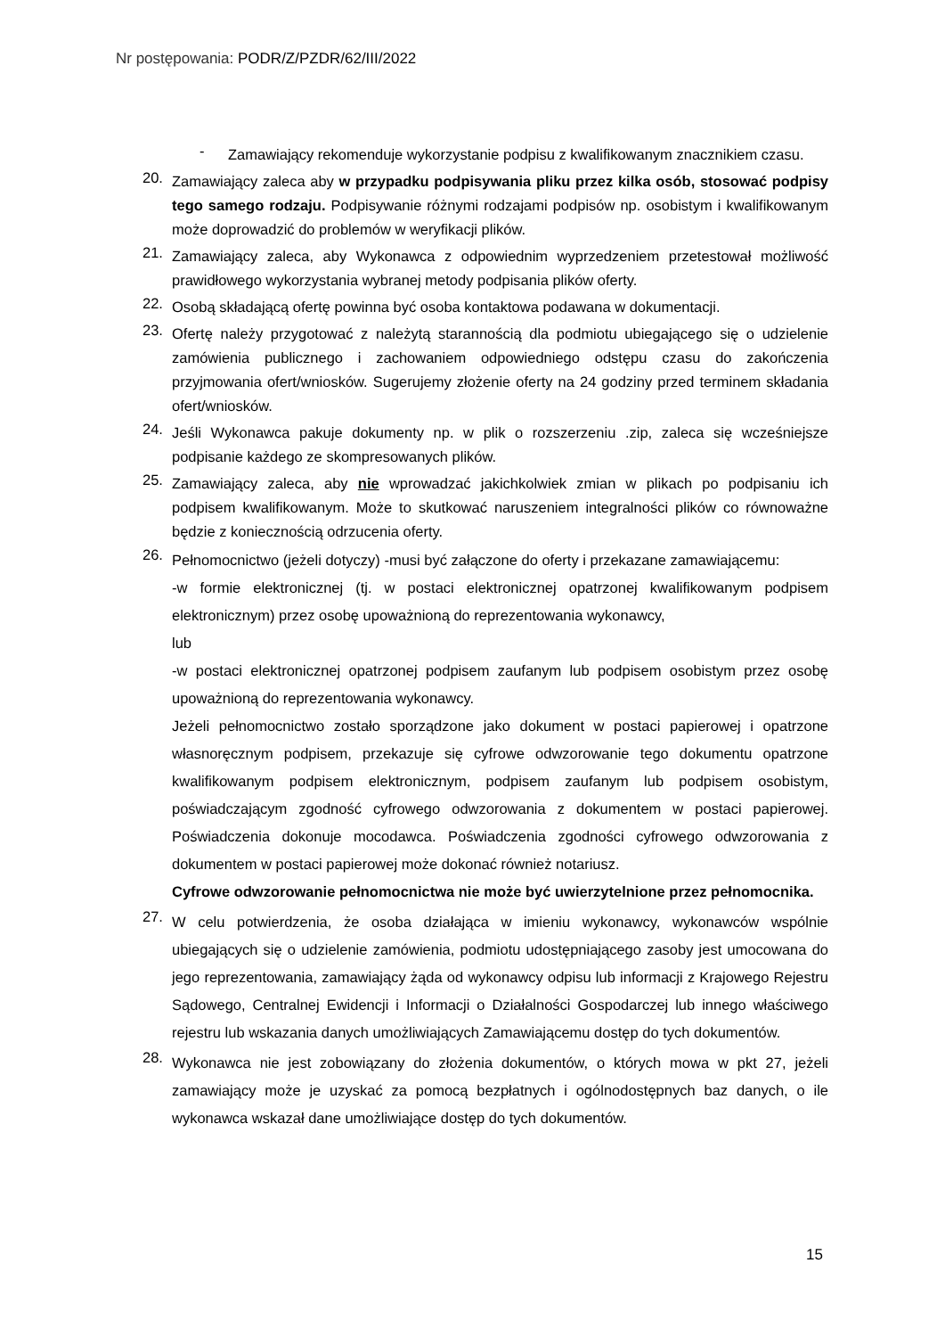Nr postępowania: PODR/Z/PZDR/62/III/2022
-
Zamawiający rekomenduje wykorzystanie podpisu z kwalifikowanym znacznikiem czasu.
20.
Zamawiający zaleca aby w przypadku podpisywania pliku przez kilka osób, stosować podpisy tego samego rodzaju. Podpisywanie różnymi rodzajami podpisów np. osobistym i kwalifikowanym może doprowadzić do problemów w weryfikacji plików.
21.
Zamawiający zaleca, aby Wykonawca z odpowiednim wyprzedzeniem przetestował możliwość prawidłowego wykorzystania wybranej metody podpisania plików oferty.
22.
Osobą składającą ofertę powinna być osoba kontaktowa podawana w dokumentacji.
23.
Ofertę należy przygotować z należytą starannością dla podmiotu ubiegającego się o udzielenie zamówienia publicznego i zachowaniem odpowiedniego odstępu czasu do zakończenia przyjmowania ofert/wniosków. Sugerujemy złożenie oferty na 24 godziny przed terminem składania ofert/wniosków.
24.
Jeśli Wykonawca pakuje dokumenty np. w plik o rozszerzeniu .zip, zaleca się wcześniejsze podpisanie każdego ze skompresowanych plików.
25.
Zamawiający zaleca, aby nie wprowadzać jakichkolwiek zmian w plikach po podpisaniu ich podpisem kwalifikowanym. Może to skutkować naruszeniem integralności plików co równoważne będzie z koniecznością odrzucenia oferty.
26.
Pełnomocnictwo (jeżeli dotyczy) -musi być załączone do oferty i przekazane zamawiającemu:
-w formie elektronicznej (tj. w postaci elektronicznej opatrzonej kwalifikowanym podpisem elektronicznym) przez osobę upoważnioną do reprezentowania wykonawcy,
lub
-w postaci elektronicznej opatrzonej podpisem zaufanym lub podpisem osobistym przez osobę upoważnioną do reprezentowania wykonawcy.
Jeżeli pełnomocnictwo zostało sporządzone jako dokument w postaci papierowej i opatrzone własnoręcznym podpisem, przekazuje się cyfrowe odwzorowanie tego dokumentu opatrzone kwalifikowanym podpisem elektronicznym, podpisem zaufanym lub podpisem osobistym, poświadczającym zgodność cyfrowego odwzorowania z dokumentem w postaci papierowej. Poświadczenia dokonuje mocodawca. Poświadczenia zgodności cyfrowego odwzorowania z dokumentem w postaci papierowej może dokonać również notariusz.
Cyfrowe odwzorowanie pełnomocnictwa nie może być uwierzytelnione przez pełnomocnika.
27.
W celu potwierdzenia, że osoba działająca w imieniu wykonawcy, wykonawców wspólnie ubiegających się o udzielenie zamówienia, podmiotu udostępniającego zasoby jest umocowana do jego reprezentowania, zamawiający żąda od wykonawcy odpisu lub informacji z Krajowego Rejestru Sądowego, Centralnej Ewidencji i Informacji o Działalności Gospodarczej lub innego właściwego rejestru lub wskazania danych umożliwiających Zamawiającemu dostęp do tych dokumentów.
28.
Wykonawca nie jest zobowiązany do złożenia dokumentów, o których mowa w pkt 27, jeżeli zamawiający może je uzyskać za pomocą bezpłatnych i ogólnodostępnych baz danych, o ile wykonawca wskazał dane umożliwiające dostęp do tych dokumentów.
15